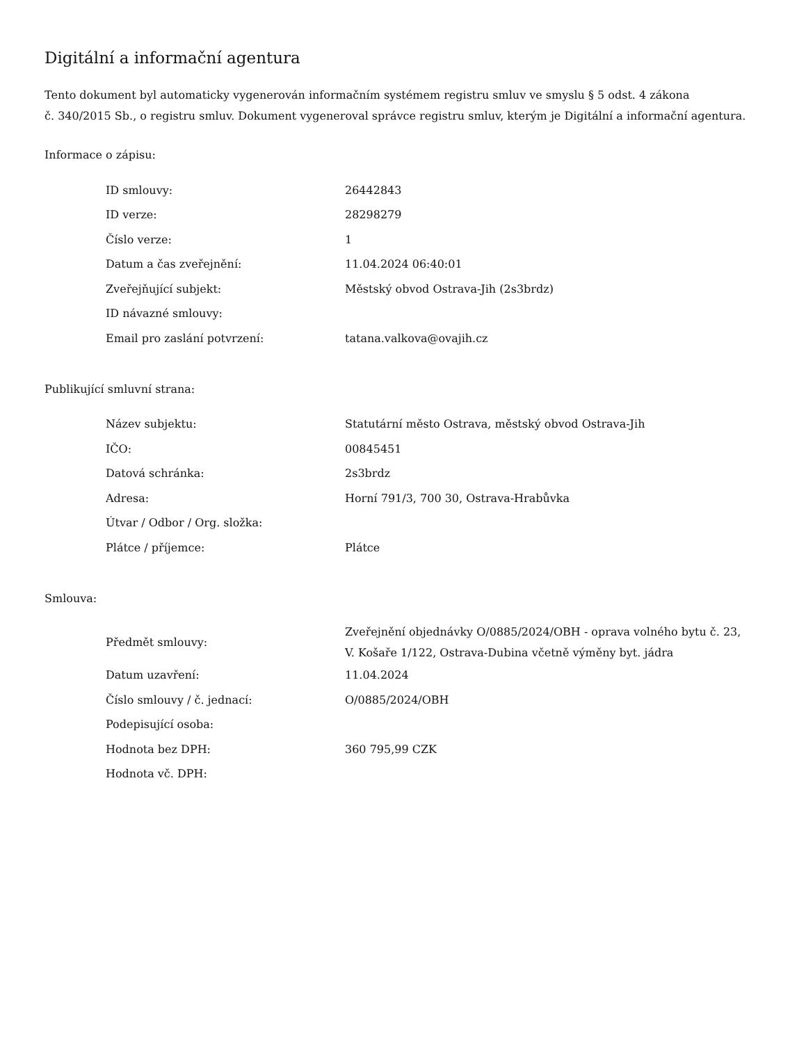Digitální a informační agentura
Tento dokument byl automaticky vygenerován informačním systémem registru smluv ve smyslu § 5 odst. 4 zákona
č. 340/2015 Sb., o registru smluv. Dokument vygeneroval správce registru smluv, kterým je Digitální a informační agentura.
Informace o zápisu:
| ID smlouvy: | 26442843 |
| ID verze: | 28298279 |
| Číslo verze: | 1 |
| Datum a čas zveřejnění: | 11.04.2024 06:40:01 |
| Zveřejňující subjekt: | Městský obvod Ostrava-Jih (2s3brdz) |
| ID návazné smlouvy: | |
| Email pro zaslání potvrzení: | tatana.valkova@ovajih.cz |
Publikující smluvní strana:
| Název subjektu: | Statutární město Ostrava, městský obvod Ostrava-Jih |
| IČO: | 00845451 |
| Datová schránka: | 2s3brdz |
| Adresa: | Horní 791/3, 700 30, Ostrava-Hrabůvka |
| Útvar / Odbor / Org. složka: | |
| Plátce / příjemce: | Plátce |
Smlouva:
| Předmět smlouvy: | Zveřejnění objednávky O/0885/2024/OBH - oprava volného bytu č. 23, V. Košaře 1/122, Ostrava-Dubina včetně výměny byt. jádra |
| Datum uzavření: | 11.04.2024 |
| Číslo smlouvy / č. jednací: | O/0885/2024/OBH |
| Podepisující osoba: | |
| Hodnota bez DPH: | 360 795,99 CZK |
| Hodnota vč. DPH: | |